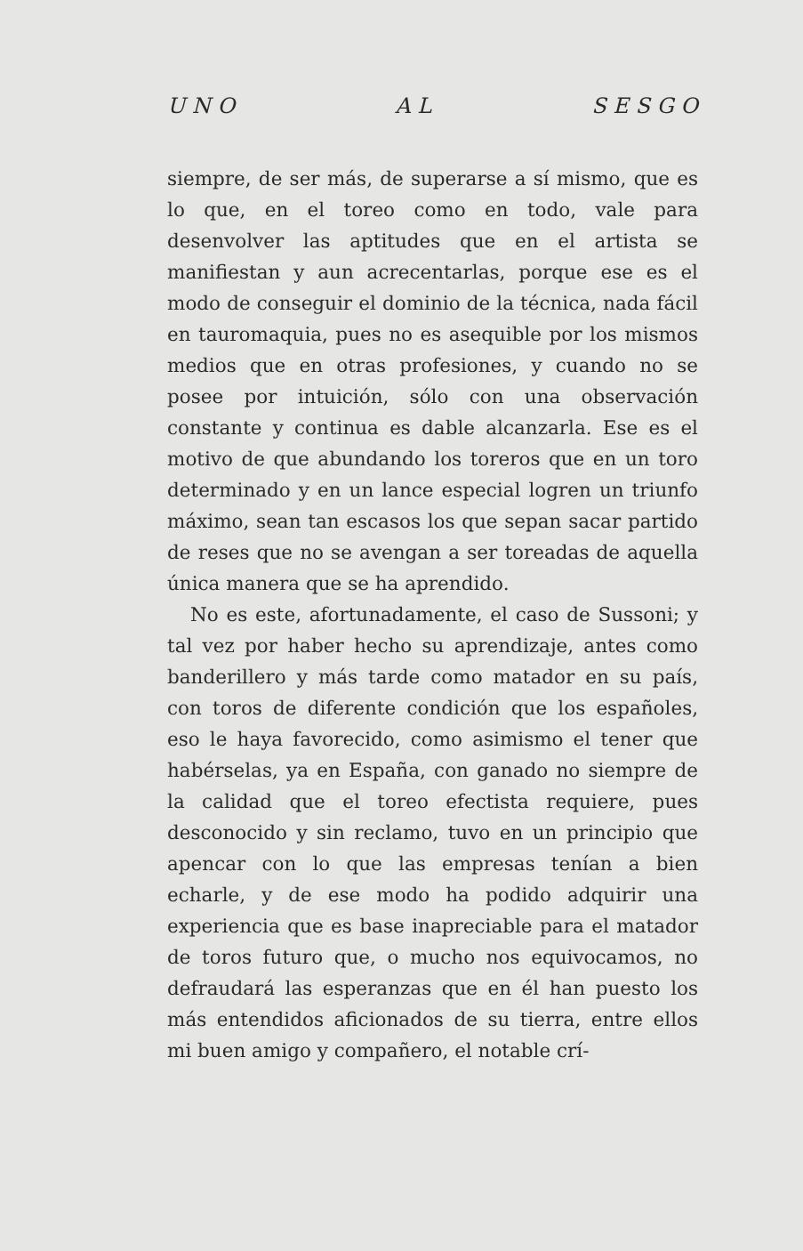U N O A L S E S G O
siempre, de ser más, de superarse a sí mismo, que es lo que, en el toreo como en todo, vale para desenvolver las aptitudes que en el artista se manifiestan y aun acrecentarlas, porque ese es el modo de conseguir el dominio de la técnica, nada fácil en tauromaquia, pues no es asequible por los mismos medios que en otras profesiones, y cuando no se posee por intuición, sólo con una observación constante y continua es dable alcanzarla. Ese es el motivo de que abundando los toreros que en un toro determinado y en un lance especial logren un triunfo máximo, sean tan escasos los que sepan sacar partido de reses que no se avengan a ser toreadas de aquella única manera que se ha aprendido.
No es este, afortunadamente, el caso de Sussoni; y tal vez por haber hecho su aprendizaje, antes como banderillero y más tarde como matador en su país, con toros de diferente condición que los españoles, eso le haya favorecido, como asimismo el tener que habérselas, ya en España, con ganado no siempre de la calidad que el toreo efectista requiere, pues desconocido y sin reclamo, tuvo en un principio que apencar con lo que las empresas tenían a bien echarle, y de ese modo ha podido adquirir una experiencia que es base inapreciable para el matador de toros futuro que, o mucho nos equivocamos, no defraudará las esperanzas que en él han puesto los más entendidos aficionados de su tierra, entre ellos mi buen amigo y compañero, el notable crí-